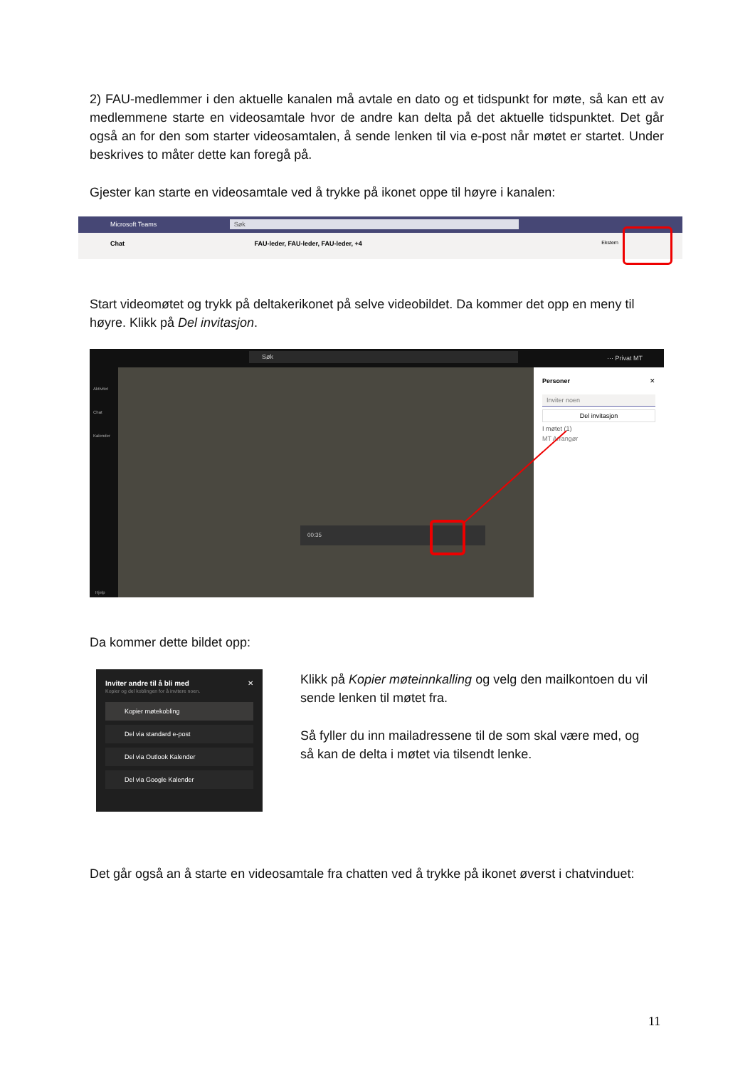2) FAU-medlemmer i den aktuelle kanalen må avtale en dato og et tidspunkt for møte, så kan ett av medlemmene starte en videosamtale hvor de andre kan delta på det aktuelle tidspunktet. Det går også an for den som starter videosamtalen, å sende lenken til via e-post når møtet er startet. Under beskrives to måter dette kan foregå på.
Gjester kan starte en videosamtale ved å trykke på ikonet oppe til høyre i kanalen:
Microsoft Teams Søk
Chat FAU-leder, FAU-leder, FAU-leder, +4 Ekstern
Start videomøtet og trykk på deltakerikonet på selve videobildet. Da kommer det opp en meny til høyre. Klikk på Del invitasjon.
Søk ··· Privat MT
Aktivitet
Chat
Kalender
Hjelp
00:35
Personer ✕
Inviter noen
Del invitasjon
I møtet (1)
MT Arrangør
Da kommer dette bildet opp:
Inviter andre til å bli med ✕
Kopier og del koblingen for å invitere noen.
Kopier møtekobling
Del via standard e-post
Del via Outlook Kalender
Del via Google Kalender
Klikk på Kopier møteinnkalling og velg den mailkontoen du vil sende lenken til møtet fra.
Så fyller du inn mailadressene til de som skal være med, og så kan de delta i møtet via tilsendt lenke.
Det går også an å starte en videosamtale fra chatten ved å trykke på ikonet øverst i chatvinduet:
11